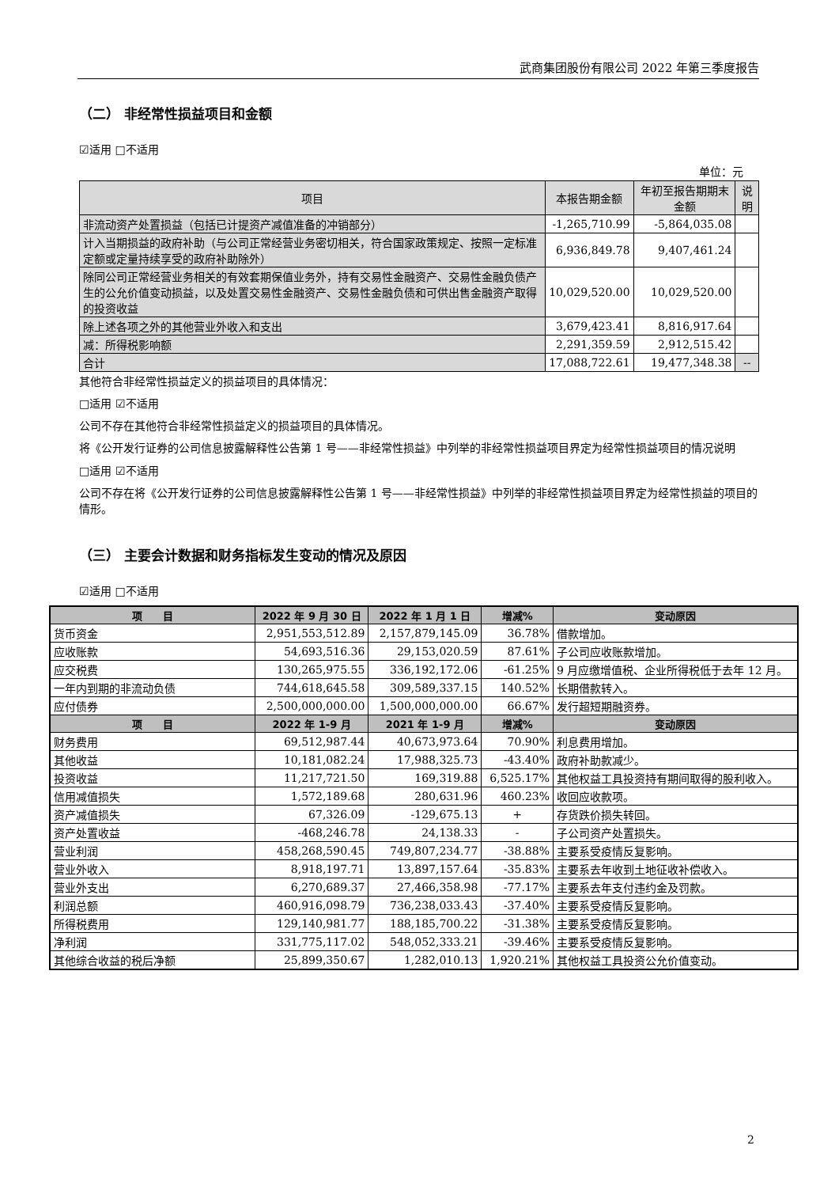武商集团股份有限公司 2022 年第三季度报告
（二） 非经常性损益项目和金额
☑适用 □不适用
单位：元
| 项目 | 本报告期金额 | 年初至报告期期末金额 | 说明 |
| --- | --- | --- | --- |
| 非流动资产处置损益（包括已计提资产减值准备的冲销部分） | -1,265,710.99 | -5,864,035.08 | |
| 计入当期损益的政府补助（与公司正常经营业务密切相关，符合国家政策规定、按照一定标准定额或定量持续享受的政府补助除外） | 6,936,849.78 | 9,407,461.24 | |
| 除同公司正常经营业务相关的有效套期保值业务外，持有交易性金融资产、交易性金融负债产生的公允价值变动损益，以及处置交易性金融资产、交易性金融负债和可供出售金融资产取得的投资收益 | 10,029,520.00 | 10,029,520.00 | |
| 除上述各项之外的其他营业外收入和支出 | 3,679,423.41 | 8,816,917.64 | |
| 减：所得税影响额 | 2,291,359.59 | 2,912,515.42 | |
| 合计 | 17,088,722.61 | 19,477,348.38 | -- |
其他符合非经常性损益定义的损益项目的具体情况：
□适用 ☑不适用
公司不存在其他符合非经常性损益定义的损益项目的具体情况。
将《公开发行证券的公司信息披露解释性公告第 1 号——非经常性损益》中列举的非经常性损益项目界定为经常性损益项目的情况说明
□适用 ☑不适用
公司不存在将《公开发行证券的公司信息披露解释性公告第 1 号——非经常性损益》中列举的非经常性损益项目界定为经常性损益的项目的情形。
（三） 主要会计数据和财务指标发生变动的情况及原因
☑适用 □不适用
| 项 目 | 2022 年 9 月 30 日 | 2022 年 1 月 1 日 | 增减% | 变动原因 |
| --- | --- | --- | --- | --- |
| 货币资金 | 2,951,553,512.89 | 2,157,879,145.09 | 36.78% | 借款增加。 |
| 应收账款 | 54,693,516.36 | 29,153,020.59 | 87.61% | 子公司应收账款增加。 |
| 应交税费 | 130,265,975.55 | 336,192,172.06 | -61.25% | 9 月应缴增值税、企业所得税低于去年 12 月。 |
| 一年内到期的非流动负债 | 744,618,645.58 | 309,589,337.15 | 140.52% | 长期借款转入。 |
| 应付债券 | 2,500,000,000.00 | 1,500,000,000.00 | 66.67% | 发行超短期融资券。 |
| 项 目 | 2022 年 1-9 月 | 2021 年 1-9 月 | 增减% | 变动原因 |
| 财务费用 | 69,512,987.44 | 40,673,973.64 | 70.90% | 利息费用增加。 |
| 其他收益 | 10,181,082.24 | 17,988,325.73 | -43.40% | 政府补助款减少。 |
| 投资收益 | 11,217,721.50 | 169,319.88 | 6,525.17% | 其他权益工具投资持有期间取得的股利收入。 |
| 信用减值损失 | 1,572,189.68 | 280,631.96 | 460.23% | 收回应收款项。 |
| 资产减值损失 | 67,326.09 | -129,675.13 | + | 存货跌价损失转回。 |
| 资产处置收益 | -468,246.78 | 24,138.33 | - | 子公司资产处置损失。 |
| 营业利润 | 458,268,590.45 | 749,807,234.77 | -38.88% | 主要系受疫情反复影响。 |
| 营业外收入 | 8,918,197.71 | 13,897,157.64 | -35.83% | 主要系去年收到土地征收补偿收入。 |
| 营业外支出 | 6,270,689.37 | 27,466,358.98 | -77.17% | 主要系去年支付违约金及罚款。 |
| 利润总额 | 460,916,098.79 | 736,238,033.43 | -37.40% | 主要系受疫情反复影响。 |
| 所得税费用 | 129,140,981.77 | 188,185,700.22 | -31.38% | 主要系受疫情反复影响。 |
| 净利润 | 331,775,117.02 | 548,052,333.21 | -39.46% | 主要系受疫情反复影响。 |
| 其他综合收益的税后净额 | 25,899,350.67 | 1,282,010.13 | 1,920.21% | 其他权益工具投资公允价值变动。 |
2